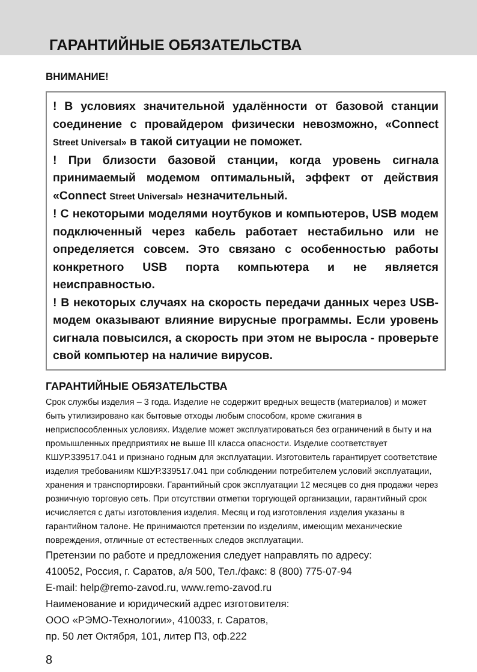ГАРАНТИЙНЫЕ ОБЯЗАТЕЛЬСТВА
ВНИМАНИЕ!
! В условиях значительной удалённости от базовой станции соединение с провайдером физически невозможно, «Connect Street Universal» в такой ситуации не поможет.
! При близости базовой станции, когда уровень сигнала принимаемый модемом оптимальный, эффект от действия «Connect Street Universal» незначительный.
! С некоторыми моделями ноутбуков и компьютеров, USB модем подключенный через кабель работает нестабильно или не определяется совсем. Это связано с особенностью работы конкретного USB порта компьютера и не является неисправностью.
! В некоторых случаях на скорость передачи данных через USB-модем оказывают влияние вирусные программы. Если уровень сигнала повысился, а скорость при этом не выросла - проверьте свой компьютер на наличие вирусов.
ГАРАНТИЙНЫЕ ОБЯЗАТЕЛЬСТВА
Срок службы изделия – 3 года. Изделие не содержит вредных веществ (материалов) и может быть утилизировано как бытовые отходы любым способом, кроме сжигания в неприспособленных условиях. Изделие может эксплуатироваться без ограничений в быту и на промышленных предприятиях не выше III класса опасности. Изделие соответствует КШУР.339517.041 и признано годным для эксплуатации. Изготовитель гарантирует соответствие изделия требованиям КШУР.339517.041 при соблюдении потребителем условий эксплуатации, хранения и транспортировки. Гарантийный срок эксплуатации 12 месяцев со дня продажи через розничную торговую сеть. При отсутствии отметки торгующей организации, гарантийный срок исчисляется с даты изготовления изделия. Месяц и год изготовления изделия указаны в гарантийном талоне. Не принимаются претензии по изделиям, имеющим механические повреждения, отличные от естественных следов эксплуатации.
Претензии по работе и предложения следует направлять по адресу:
410052, Россия, г. Саратов, а/я 500, Тел./факс: 8 (800) 775-07-94
E-mail: help@remo-zavod.ru, www.remo-zavod.ru
Наименование и юридический адрес изготовителя:
ООО «РЭМО-Технологии», 410033, г. Саратов,
пр. 50 лет Октября, 101, литер П3, оф.222
8